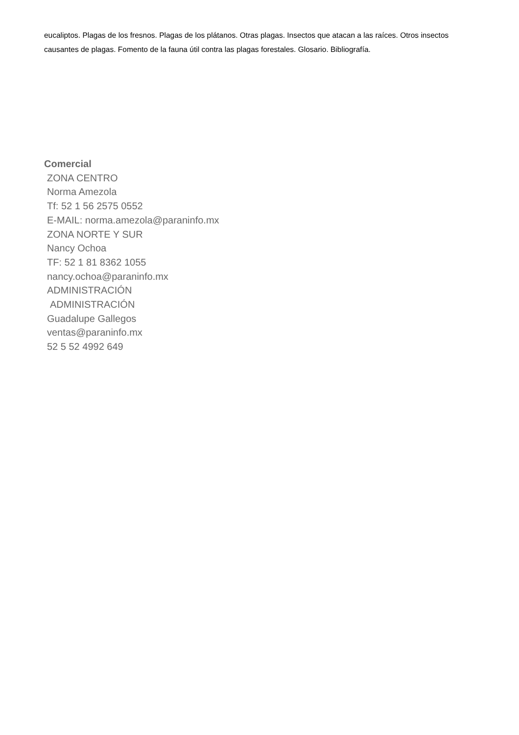eucaliptos. Plagas de los fresnos. Plagas de los plátanos. Otras plagas. Insectos que atacan a las raíces. Otros insectos causantes de plagas. Fomento de la fauna útil contra las plagas forestales. Glosario. Bibliografía.
Comercial
ZONA CENTRO
Norma Amezola
Tf: 52 1 56 2575 0552
E-MAIL: norma.amezola@paraninfo.mx
ZONA NORTE Y SUR
Nancy Ochoa
TF: 52 1 81 8362 1055
nancy.ochoa@paraninfo.mx
ADMINISTRACIÓN
ADMINISTRACIÓN
Guadalupe Gallegos
ventas@paraninfo.mx
52 5 52 4992 649